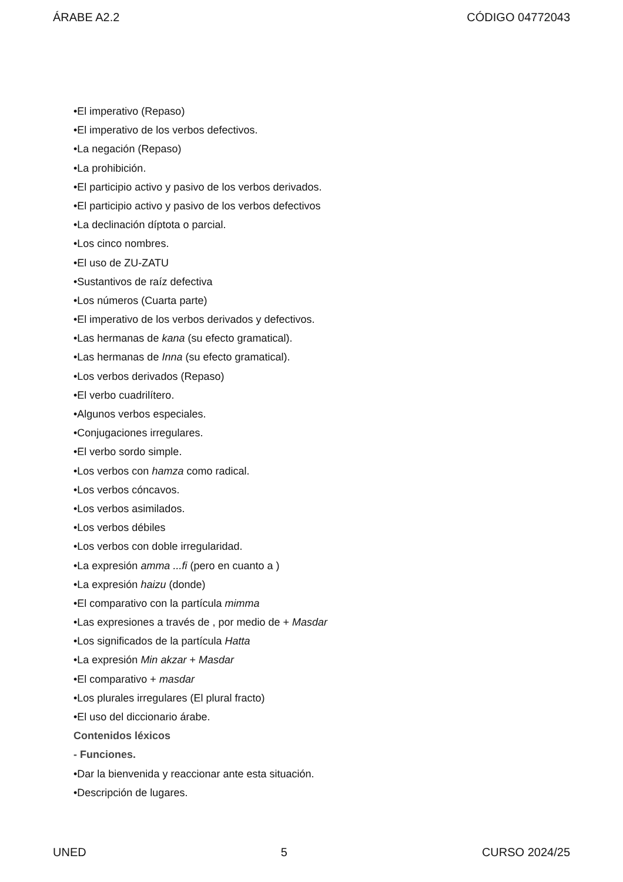ÁRABE A2.2 CÓDIGO 04772043
•El imperativo (Repaso)
•El imperativo de los verbos defectivos.
•La negación (Repaso)
•La prohibición.
•El participio activo y pasivo de los verbos derivados.
•El participio activo y pasivo de los verbos defectivos
•La declinación díptota o parcial.
•Los cinco nombres.
•El uso de ZU-ZATU
•Sustantivos de raíz defectiva
•Los números (Cuarta parte)
•El imperativo de los verbos derivados y defectivos.
•Las hermanas de kana (su efecto gramatical).
•Las hermanas de Inna (su efecto gramatical).
•Los verbos derivados (Repaso)
•El verbo cuadrilítero.
•Algunos verbos especiales.
•Conjugaciones irregulares.
•El verbo sordo simple.
•Los verbos con hamza como radical.
•Los verbos cóncavos.
•Los verbos asimilados.
•Los verbos débiles
•Los verbos con doble irregularidad.
•La expresión amma ...fi (pero en cuanto a )
•La expresión haizu (donde)
•El comparativo con la partícula mimma
•Las expresiones a través de , por medio de + Masdar
•Los significados de la partícula Hatta
•La expresión Min akzar + Masdar
•El comparativo + masdar
•Los plurales irregulares (El plural fracto)
•El uso del diccionario árabe.
Contenidos léxicos
- Funciones.
•Dar la bienvenida y reaccionar ante esta situación.
•Descripción de lugares.
UNED 5 CURSO 2024/25